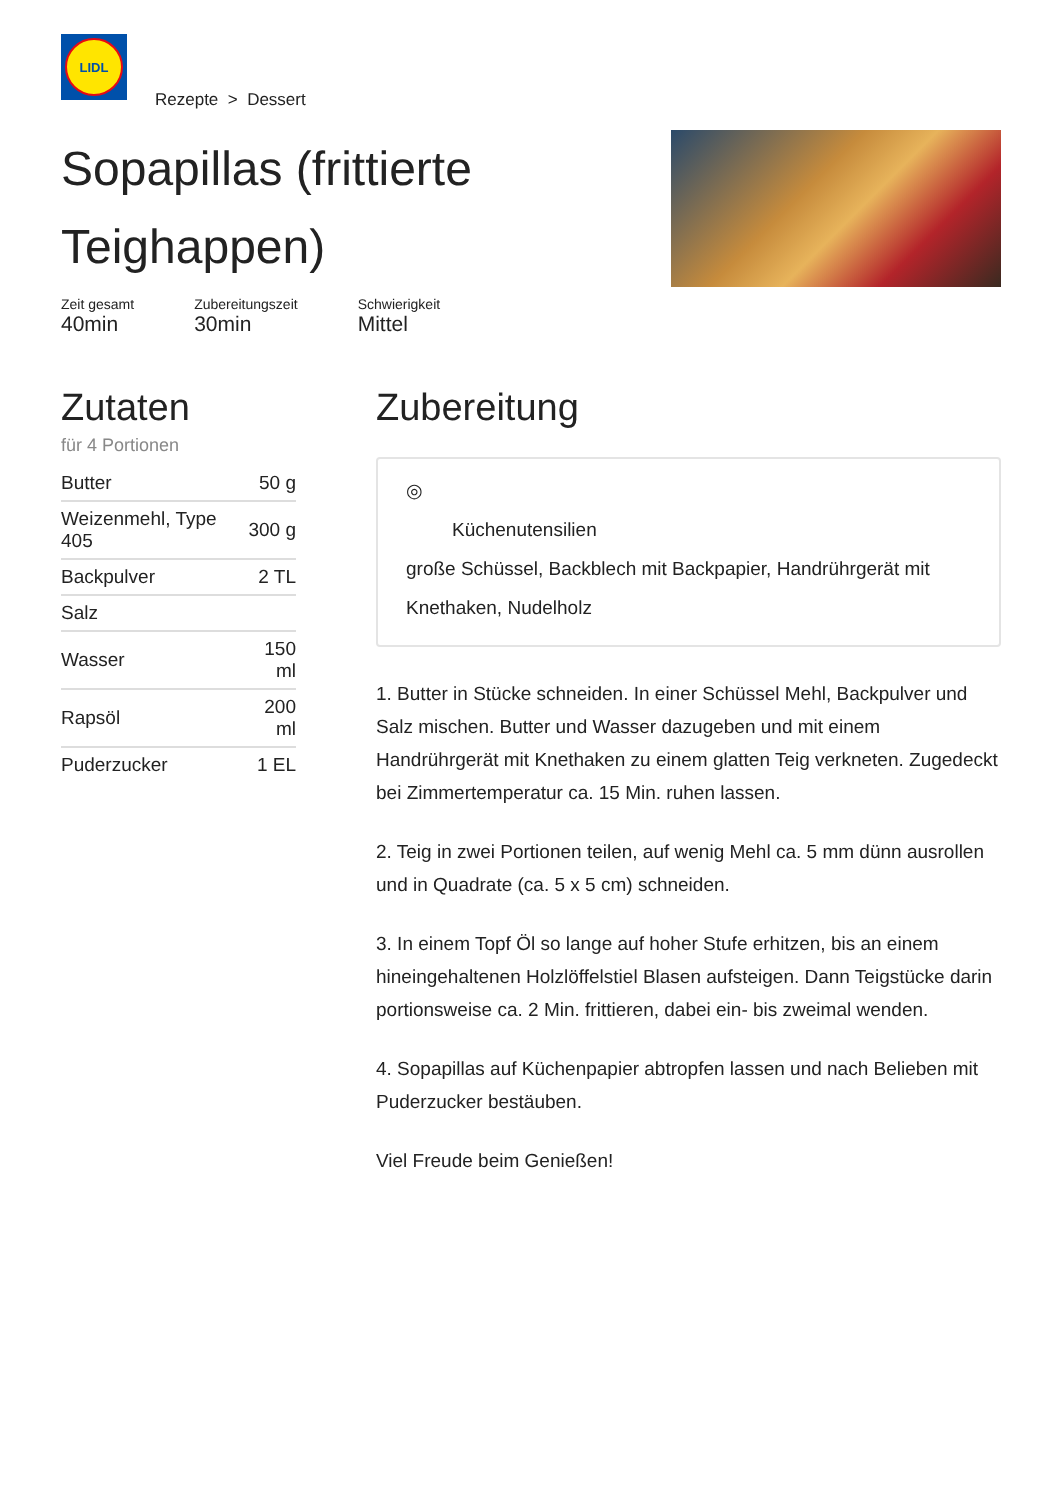LIDL
Rezepte > Dessert
Sopapillas (frittierte Teighappen)
Zeit gesamt
40min
Zubereitungszeit
30min
Schwierigkeit
Mittel
Zutaten
für 4 Portionen
| Butter | 50 g |
| Weizenmehl, Type 405 | 300 g |
| Backpulver | 2 TL |
| Salz | |
| Wasser | 150 ml |
| Rapsöl | 200 ml |
| Puderzucker | 1 EL |
Zubereitung
◎
Küchenutensilien
große Schüssel, Backblech mit Backpapier, Handrührgerät mit Knethaken, Nudelholz
1. Butter in Stücke schneiden. In einer Schüssel Mehl, Backpulver und Salz mischen. Butter und Wasser dazugeben und mit einem Handrührgerät mit Knethaken zu einem glatten Teig verkneten. Zugedeckt bei Zimmertemperatur ca. 15 Min. ruhen lassen.
2. Teig in zwei Portionen teilen, auf wenig Mehl ca. 5 mm dünn ausrollen und in Quadrate (ca. 5 x 5 cm) schneiden.
3. In einem Topf Öl so lange auf hoher Stufe erhitzen, bis an einem hineingehaltenen Holzlöffelstiel Blasen aufsteigen. Dann Teigstücke darin portionsweise ca. 2 Min. frittieren, dabei ein- bis zweimal wenden.
4. Sopapillas auf Küchenpapier abtropfen lassen und nach Belieben mit Puderzucker bestäuben.
Viel Freude beim Genießen!